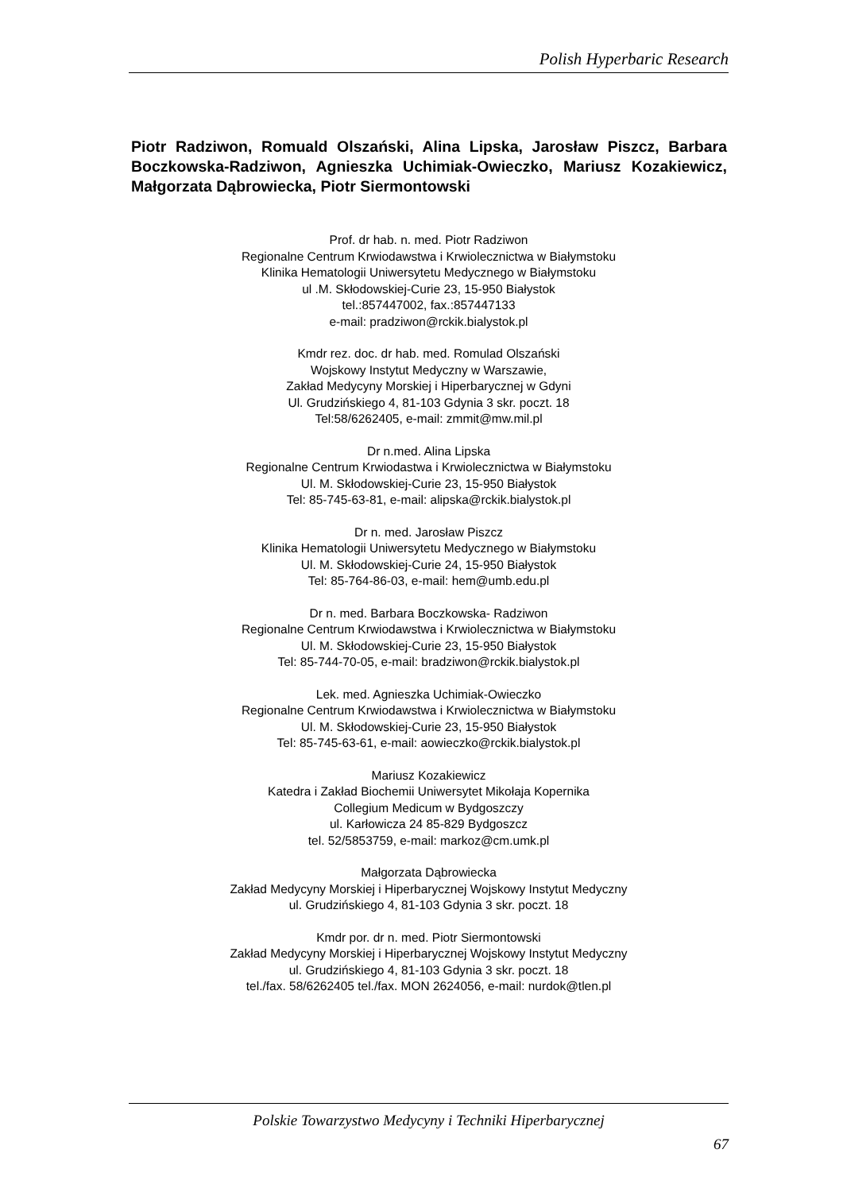Polish Hyperbaric Research
Piotr Radziwon, Romuald Olszański, Alina Lipska, Jarosław Piszcz, Barbara Boczkowska-Radziwon, Agnieszka Uchimiak-Owieczko, Mariusz Kozakiewicz, Małgorzata Dąbrowiecka, Piotr Siermontowski
Prof. dr hab. n. med. Piotr Radziwon
Regionalne Centrum Krwiodawstwa i Krwiolecznictwa w Białymstoku
Klinika Hematologii Uniwersytetu Medycznego w Białymstoku
ul .M. Skłodowskiej-Curie 23, 15-950 Białystok
tel.:857447002, fax.:857447133
e-mail: pradziwon@rckik.bialystok.pl
Kmdr rez. doc. dr hab. med. Romulad Olszański
Wojskowy Instytut Medyczny w Warszawie,
Zakład Medycyny Morskiej i Hiperbarycznej w Gdyni
Ul. Grudzińskiego 4, 81-103 Gdynia 3 skr. poczt. 18
Tel:58/6262405, e-mail: zmmit@mw.mil.pl
Dr n.med. Alina Lipska
Regionalne Centrum Krwiodastwa i Krwiolecznictwa w Białymstoku
Ul. M. Skłodowskiej-Curie 23, 15-950 Białystok
Tel: 85-745-63-81, e-mail: alipska@rckik.bialystok.pl
Dr n. med. Jarosław Piszcz
Klinika Hematologii Uniwersytetu Medycznego w Białymstoku
Ul. M. Skłodowskiej-Curie 24, 15-950 Białystok
Tel: 85-764-86-03, e-mail: hem@umb.edu.pl
Dr n. med. Barbara Boczkowska- Radziwon
Regionalne Centrum Krwiodawstwa i Krwiolecznictwa w Białymstoku
Ul. M. Skłodowskiej-Curie 23, 15-950 Białystok
Tel: 85-744-70-05, e-mail: bradziwon@rckik.bialystok.pl
Lek. med. Agnieszka Uchimiak-Owieczko
Regionalne Centrum Krwiodawstwa i Krwiolecznictwa w Białymstoku
Ul. M. Skłodowskiej-Curie 23, 15-950 Białystok
Tel: 85-745-63-61, e-mail: aowieczko@rckik.bialystok.pl
Mariusz Kozakiewicz
Katedra i Zakład Biochemii Uniwersytet Mikołaja Kopernika
Collegium Medicum w Bydgoszczy
ul. Karłowicza 24 85-829 Bydgoszcz
tel. 52/5853759, e-mail: markoz@cm.umk.pl
Małgorzata Dąbrowiecka
Zakład Medycyny Morskiej i Hiperbarycznej Wojskowy Instytut Medyczny
ul. Grudzińskiego 4, 81-103 Gdynia 3 skr. poczt. 18
Kmdr por. dr n. med. Piotr Siermontowski
Zakład Medycyny Morskiej i Hiperbarycznej Wojskowy Instytut Medyczny
ul. Grudzińskiego 4, 81-103 Gdynia 3 skr. poczt. 18
tel./fax. 58/6262405 tel./fax. MON 2624056, e-mail: nurdok@tlen.pl
Polskie Towarzystwo Medycyny i Techniki Hiperbarycznej
67